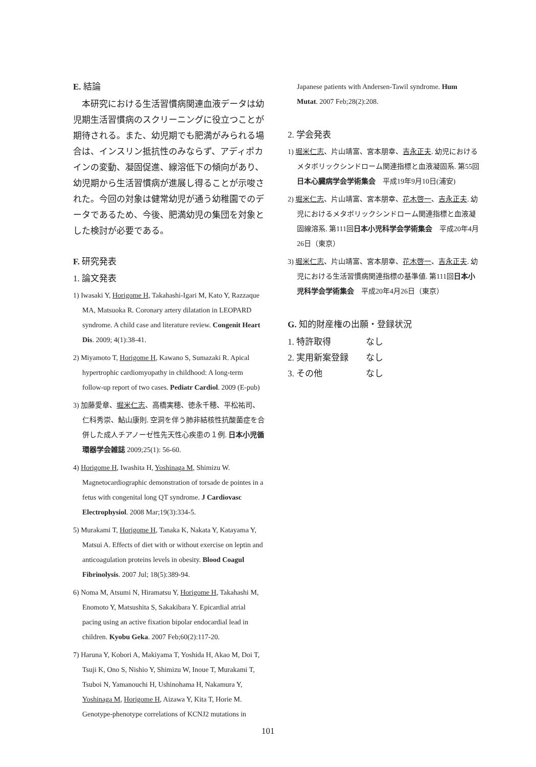E. 結論
　本研究における生活習慣病関連血液データは幼児期生活習慣病のスクリーニングに役立つことが期待される。また、幼児期でも肥満がみられる場合は、インスリン抵抗性のみならず、アディポカインの変動、凝固促進、線溶低下の傾向があり、幼児期から生活習慣病が進展し得ることが示唆された。今回の対象は健常幼児が通う幼稚園でのデータであるため、今後、肥満幼児の集団を対象とした検討が必要である。
F. 研究発表
1. 論文発表
1) Iwasaki Y, Horigome H, Takahashi-Igari M, Kato Y, Razzaque MA, Matsuoka R. Coronary artery dilatation in LEOPARD syndrome. A child case and literature review. Congenit Heart Dis. 2009; 4(1):38-41.
2) Miyamoto T, Horigome H, Kawano S, Sumazaki R. Apical hypertrophic cardiomyopathy in childhood: A long-term follow-up report of two cases. Pediatr Cardiol. 2009 (E-pub)
3) 加藤愛章、堀米仁志、高橋実穂、徳永千穂、平松祐司、仁科秀崇、鮎山康則. 空洞を伴う肺非結核性抗酸菌症を合併した成人チアノーゼ性先天性心疾患の１例. 日本小児循環器学会雑誌 2009;25(1): 56-60.
4) Horigome H, Iwashita H, Yoshinaga M, Shimizu W. Magnetocardiographic demonstration of torsade de pointes in a fetus with congenital long QT syndrome. J Cardiovasc Electrophysiol. 2008 Mar;19(3):334-5.
5) Murakami T, Horigome H, Tanaka K, Nakata Y, Katayama Y, Matsui A. Effects of diet with or without exercise on leptin and anticoagulation proteins levels in obesity. Blood Coagul Fibrinolysis. 2007 Jul; 18(5):389-94.
6) Noma M, Atsumi N, Hiramatsu Y, Horigome H, Takahashi M, Enomoto Y, Matsushita S, Sakakibara Y. Epicardial atrial pacing using an active fixation bipolar endocardial lead in children. Kyobu Geka. 2007 Feb;60(2):117-20.
7) Haruna Y, Kobori A, Makiyama T, Yoshida H, Akao M, Doi T, Tsuji K, Ono S, Nishio Y, Shimizu W, Inoue T, Murakami T, Tsuboi N, Yamanouchi H, Ushinohama H, Nakamura Y, Yoshinaga M, Horigome H, Aizawa Y, Kita T, Horie M. Genotype-phenotype correlations of KCNJ2 mutations in
Japanese patients with Andersen-Tawil syndrome. Hum Mutat. 2007 Feb;28(2):208.
2. 学会発表
1) 堀米仁志、片山靖富、宮本朋幸、吉永正夫. 幼児におけるメタボリックシンドローム関連指標と血液凝固系. 第55回日本心臓病学会学術集会　平成19年9月10日(浦安)
2) 堀米仁志、片山靖富、宮本朋幸、花木啓一、吉永正夫. 幼児におけるメタボリックシンドローム関連指標と血液凝固線溶系. 第111回日本小児科学会学術集会　平成20年4月26日（東京）
3) 堀米仁志、片山靖富、宮本朋幸、花木啓一、吉永正夫. 幼児における生活習慣病関連指標の基準値. 第111回日本小児科学会学術集会　平成20年4月26日（東京）
G. 知的財産権の出願・登録状況
1. 特許取得　　　　なし
2. 実用新案登録　　なし
3. その他　　　　　なし
101